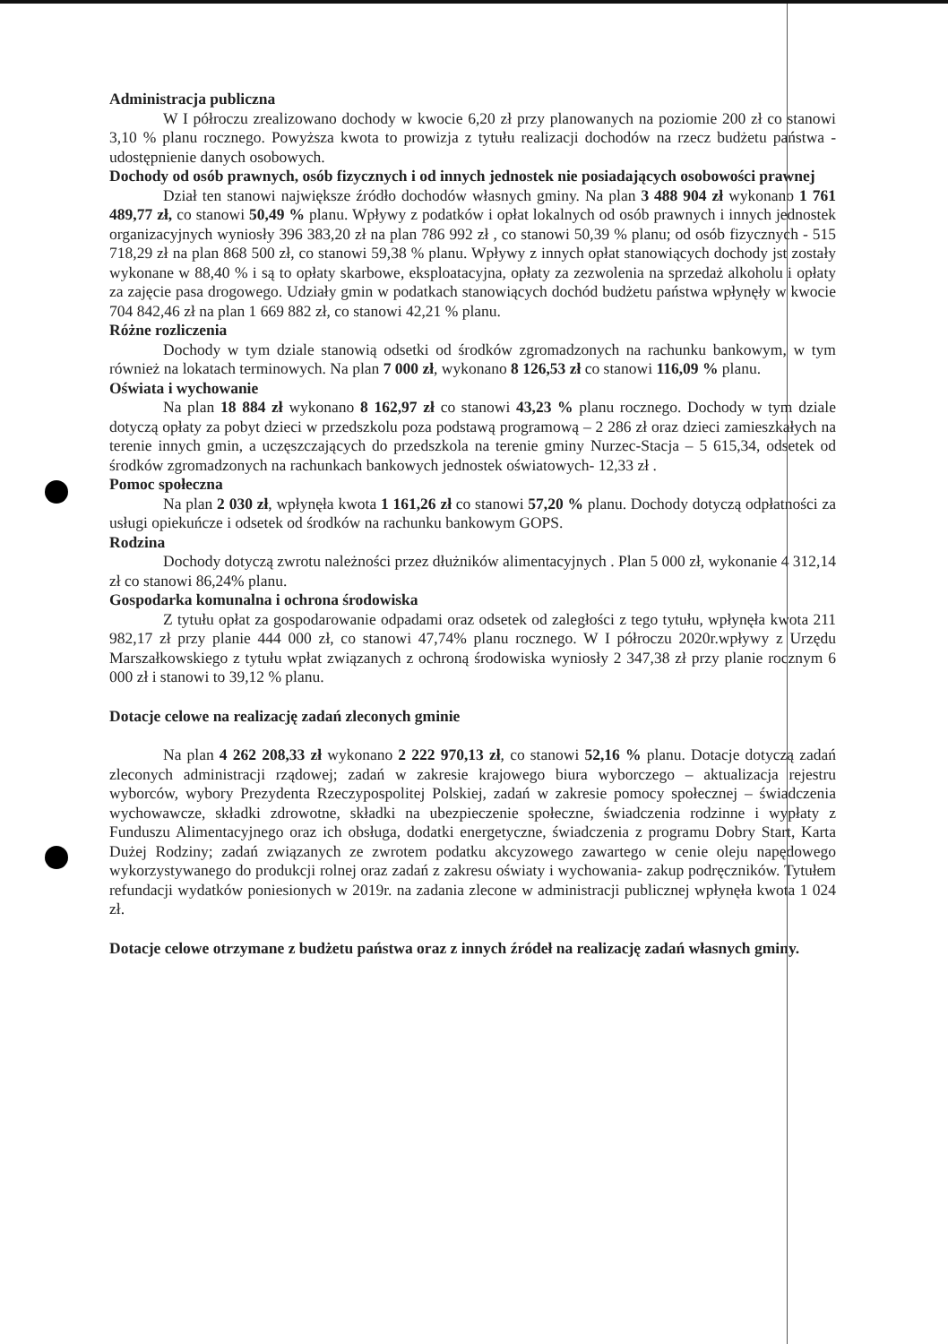Administracja publiczna
W I półroczu zrealizowano dochody w kwocie 6,20 zł przy planowanych na poziomie 200 zł co stanowi 3,10 % planu rocznego. Powyższa kwota to prowizja z tytułu realizacji dochodów na rzecz budżetu państwa - udostępnienie danych osobowych.
Dochody od osób prawnych, osób fizycznych i od innych jednostek nie posiadających osobowości prawnej
Dział ten stanowi największe źródło dochodów własnych gminy. Na plan 3 488 904 zł wykonano 1 761 489,77 zł, co stanowi 50,49 % planu. Wpływy z podatków i opłat lokalnych od osób prawnych i innych jednostek organizacyjnych wyniosły 396 383,20 zł na plan 786 992 zł , co stanowi 50,39 % planu; od osób fizycznych - 515 718,29 zł na plan 868 500 zł, co stanowi 59,38 % planu. Wpływy z innych opłat stanowiących dochody jst zostały wykonane w 88,40 % i są to opłaty skarbowe, eksploatacyjna, opłaty za zezwolenia na sprzedaż alkoholu i opłaty za zajęcie pasa drogowego. Udziały gmin w podatkach stanowiących dochód budżetu państwa wpłynęły w kwocie 704 842,46 zł na plan 1 669 882 zł, co stanowi 42,21 % planu.
Różne rozliczenia
Dochody w tym dziale stanowią odsetki od środków zgromadzonych na rachunku bankowym, w tym również na lokatach terminowych. Na plan 7 000 zł, wykonano 8 126,53 zł co stanowi 116,09 % planu.
Oświata i wychowanie
Na plan 18 884 zł wykonano 8 162,97 zł co stanowi 43,23 % planu rocznego. Dochody w tym dziale dotyczą opłaty za pobyt dzieci w przedszkolu poza podstawą programową – 2 286 zł oraz dzieci zamieszkałych na terenie innych gmin, a uczęszczających do przedszkola na terenie gminy Nurzec-Stacja – 5 615,34, odsetek od środków zgromadzonych na rachunkach bankowych jednostek oświatowych- 12,33 zł .
Pomoc społeczna
Na plan 2 030 zł, wpłynęła kwota 1 161,26 zł co stanowi 57,20 % planu. Dochody dotyczą odpłatności za usługi opiekuńcze i odsetek od środków na rachunku bankowym GOPS.
Rodzina
Dochody dotyczą zwrotu należności przez dłużników alimentacyjnych . Plan 5 000 zł, wykonanie 4 312,14 zł co stanowi 86,24% planu.
Gospodarka komunalna i ochrona środowiska
Z tytułu opłat za gospodarowanie odpadami oraz odsetek od zaległości z tego tytułu, wpłynęła kwota 211 982,17 zł przy planie 444 000 zł, co stanowi 47,74% planu rocznego. W I półroczu 2020r.wpływy z Urzędu Marszałkowskiego z tytułu wpłat związanych z ochroną środowiska wyniosły 2 347,38 zł przy planie rocznym 6 000 zł i stanowi to 39,12 % planu.
Dotacje celowe na realizację zadań zleconych gminie
Na plan 4 262 208,33 zł wykonano 2 222 970,13 zł, co stanowi 52,16 % planu. Dotacje dotyczą zadań zleconych administracji rządowej; zadań w zakresie krajowego biura wyborczego – aktualizacja rejestru wyborców, wybory Prezydenta Rzeczypospolitej Polskiej, zadań w zakresie pomocy społecznej – świadczenia wychowawcze, składki zdrowotne, składki na ubezpieczenie społeczne, świadczenia rodzinne i wypłaty z Funduszu Alimentacyjnego oraz ich obsługa, dodatki energetyczne, świadczenia z programu Dobry Start, Karta Dużej Rodziny; zadań związanych ze zwrotem podatku akcyzowego zawartego w cenie oleju napędowego wykorzystywanego do produkcji rolnej oraz zadań z zakresu oświaty i wychowania- zakup podręczników. Tytułem refundacji wydatków poniesionych w 2019r. na zadania zlecone w administracji publicznej wpłynęła kwota 1 024 zł.
Dotacje celowe otrzymane z budżetu państwa oraz z innych źródeł na realizację zadań własnych gminy.